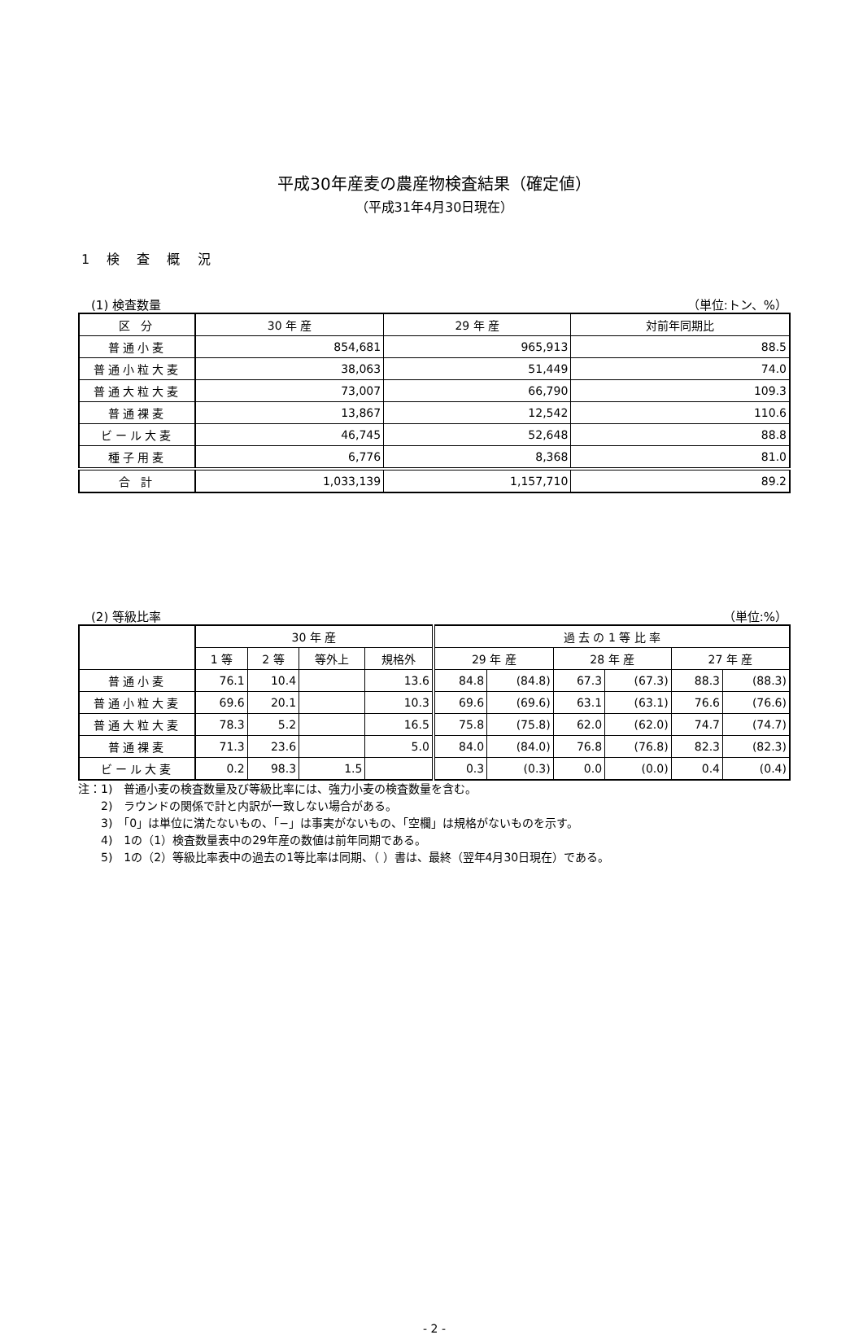平成30年産麦の農産物検査結果（確定値）
（平成31年4月30日現在）
1 検 査 概 況
(1) 検査数量 （単位:トン、%）
| 区 分 | 30 年 産 | 29 年 産 | 対前年同期比 |
| --- | --- | --- | --- |
| 普通小麦 | 854,681 | 965,913 | 88.5 |
| 普通小粒大麦 | 38,063 | 51,449 | 74.0 |
| 普通大粒大麦 | 73,007 | 66,790 | 109.3 |
| 普通裸麦 | 13,867 | 12,542 | 110.6 |
| ビール大麦 | 46,745 | 52,648 | 88.8 |
| 種子用麦 | 6,776 | 8,368 | 81.0 |
| 合 計 | 1,033,139 | 1,157,710 | 89.2 |
(2) 等級比率 （単位:%）
| | 30 年 産 | | | | 過 去 の 1 等 比 率 | | | | | |
| --- | --- | --- | --- | --- | --- | --- | --- | --- | --- | --- |
| | 1 等 | 2 等 | 等外上 | 規格外 | 29 年 産 | | 28 年 産 | | 27 年 産 | |
| 普通小麦 | 76.1 | 10.4 | | 13.6 | 84.8 | (84.8) | 67.3 | (67.3) | 88.3 | (88.3) |
| 普通小粒大麦 | 69.6 | 20.1 | | 10.3 | 69.6 | (69.6) | 63.1 | (63.1) | 76.6 | (76.6) |
| 普通大粒大麦 | 78.3 | 5.2 | | 16.5 | 75.8 | (75.8) | 62.0 | (62.0) | 74.7 | (74.7) |
| 普通裸麦 | 71.3 | 23.6 | | 5.0 | 84.0 | (84.0) | 76.8 | (76.8) | 82.3 | (82.3) |
| ビール大麦 | 0.2 | 98.3 | 1.5 | | 0.3 | (0.3) | 0.0 | (0.0) | 0.4 | (0.4) |
注：1)　普通小麦の検査数量及び等級比率には、強力小麦の検査数量を含む。
　　2)　ラウンドの関係で計と内訳が一致しない場合がある。
　　3)　「0」は単位に満たないもの、「−」は事実がないもの、「空欄」は規格がないものを示す。
　　4)　1の（1）検査数量表中の29年産の数値は前年同期である。
　　5)　1の（2）等級比率表中の過去の1等比率は同期、（ ）書は、最終（翌年4月30日現在）である。
- 2 -